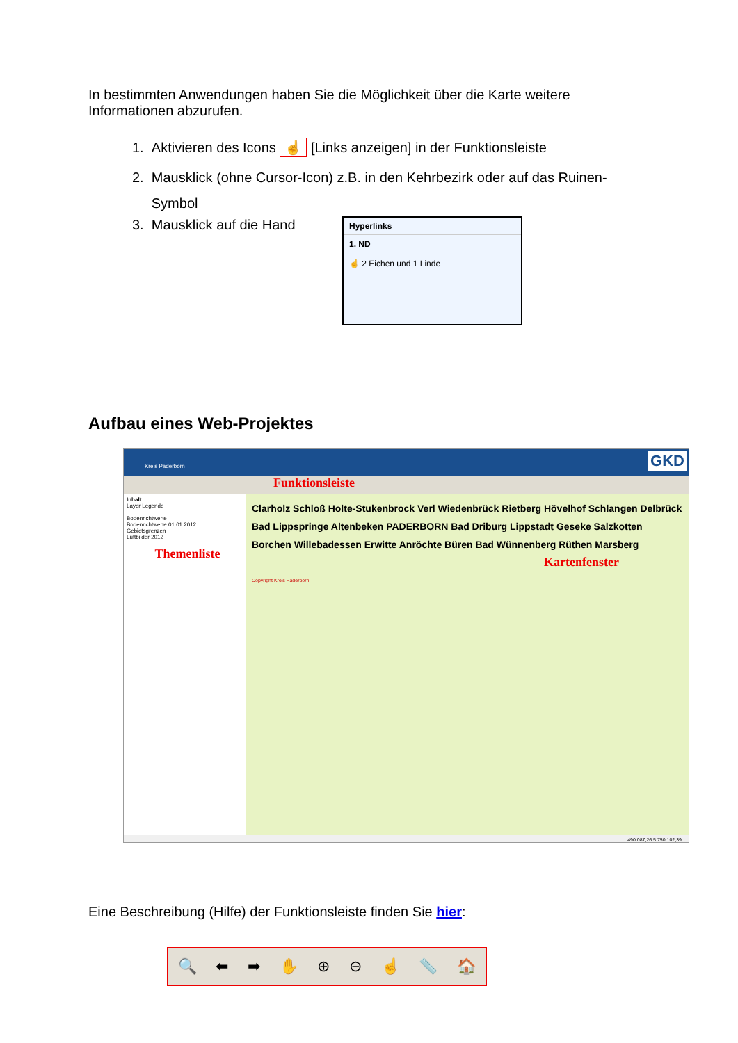In bestimmten Anwendungen haben Sie die Möglichkeit über die Karte weitere Informationen abzurufen.
1. Aktivieren des Icons ☝ [Links anzeigen] in der Funktionsleiste
2. Mausklick (ohne Cursor-Icon) z.B. in den Kehrbezirk oder auf das Ruinen-
Symbol
3. Mausklick auf die Hand
Hyperlinks
1. ND
☝ 2 Eichen und 1 Linde
Aufbau eines Web-Projektes
GKD Kreis Paderborn
Funktionsleiste
Inhalt
Layer Legende
Bodenrichtwerte
Bodenrichtwerte 01.01.2012
Gebietsgrenzen
Luftbilder 2012
Themenliste
Clarholz Schloß Holte-Stukenbrock Verl Wiedenbrück Rietberg Hövelhof Schlangen Delbrück Bad Lippspringe Altenbeken PADERBORN Bad Driburg Lippstadt Geseke Salzkotten Borchen Willebadessen Erwitte Anröchte Büren Bad Wünnenberg Rüthen Marsberg
Kartenfenster
Copyright Kreis Paderborn
490.087,26 5.750.102,39
Eine Beschreibung (Hilfe) der Funktionsleiste finden Sie hier:
🔍 ⬅ ➡ ✋ ⊕ ⊖ ☝ 📏 🏠